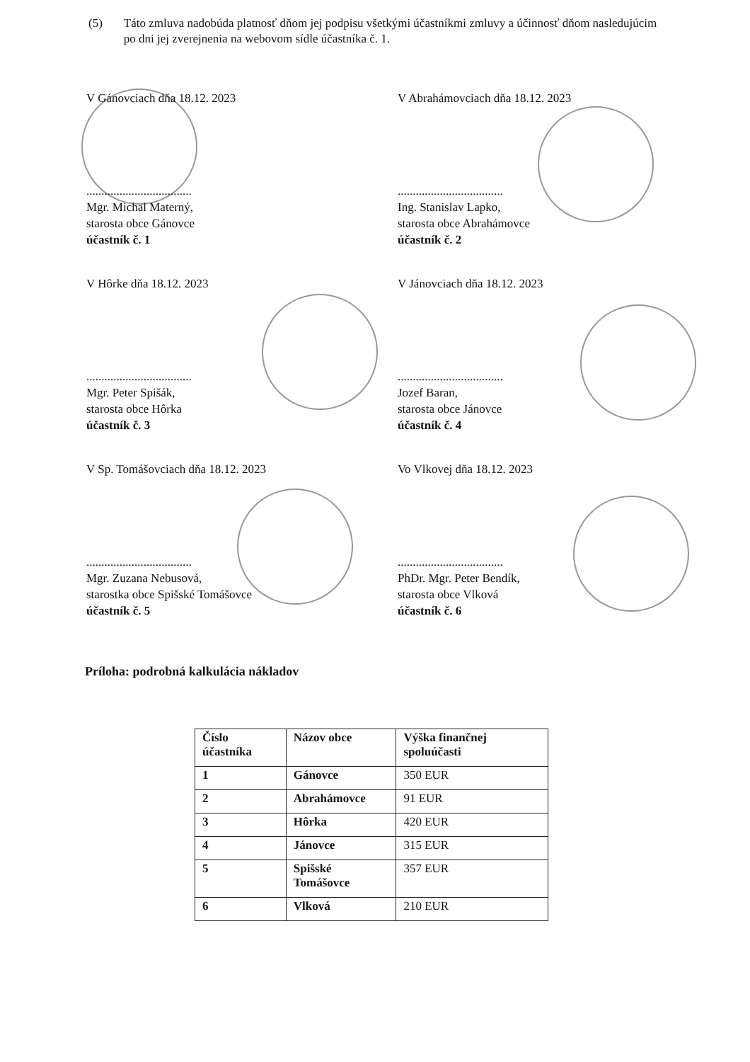(5) Táto zmluva nadobúda platnosť dňom jej podpisu všetkými účastníkmi zmluvy a účinnosť dňom nasledujúcim po dni jej zverejnenia na webovom sídle účastníka č. 1.
V Gánovciach dňa 18.12. 2023
...................................
Mgr. Michal Materný,
starosta obce Gánovce
účastník č. 1
V Abrahámovciach dňa 18.12. 2023
...................................
Ing. Stanislav Lapko,
starosta obce Abrahámovce
účastník č. 2
V Hôrke dňa 18.12. 2023
...................................
Mgr. Peter Spišák,
starosta obce Hôrka
účastník č. 3
V Jánovciach dňa 18.12. 2023
...................................
Jozef Baran,
starosta obce Jánovce
účastník č. 4
V Sp. Tomášovciach dňa 18.12. 2023
...................................
Mgr. Zuzana Nebusová,
starostka obce Spišské Tomášovce
účastník č. 5
Vo Vlkovej dňa 18.12. 2023
...................................
PhDr. Mgr. Peter Bendík,
starosta obce Vlková
účastník č. 6
Príloha: podrobná kalkulácia nákladov
| Číslo účastníka | Názov obce | Výška finančnej spoluúčasti |
| --- | --- | --- |
| 1 | Gánovce | 350 EUR |
| 2 | Abrahámovce | 91 EUR |
| 3 | Hôrka | 420 EUR |
| 4 | Jánovce | 315 EUR |
| 5 | Spišské Tomášovce | 357 EUR |
| 6 | Vlková | 210 EUR |